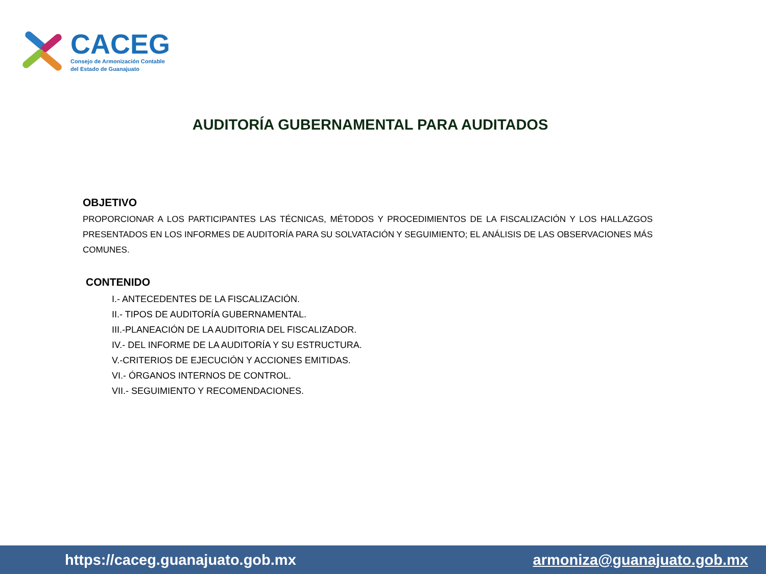CACEG
Consejo de Armonización Contable
del Estado de Guanajuato
AUDITORÍA GUBERNAMENTAL PARA AUDITADOS
OBJETIVO
PROPORCIONAR A LOS PARTICIPANTES LAS TÉCNICAS, MÉTODOS Y PROCEDIMIENTOS DE LA FISCALIZACIÓN Y LOS HALLAZGOS PRESENTADOS EN LOS INFORMES DE AUDITORÍA PARA SU SOLVATACIÓN Y SEGUIMIENTO; EL ANÁLISIS DE LAS OBSERVACIONES MÁS COMUNES.
CONTENIDO
I.- ANTECEDENTES DE LA FISCALIZACIÓN.
II.- TIPOS DE AUDITORÍA GUBERNAMENTAL.
III.-PLANEACIÓN DE LA AUDITORIA DEL FISCALIZADOR.
IV.- DEL INFORME DE LA AUDITORÍA Y SU ESTRUCTURA.
V.-CRITERIOS DE EJECUCIÓN Y ACCIONES EMITIDAS.
VI.- ÓRGANOS INTERNOS DE CONTROL.
VII.- SEGUIMIENTO Y RECOMENDACIONES.
https://caceg.guanajuato.gob.mx armoniza@guanajuato.gob.mx